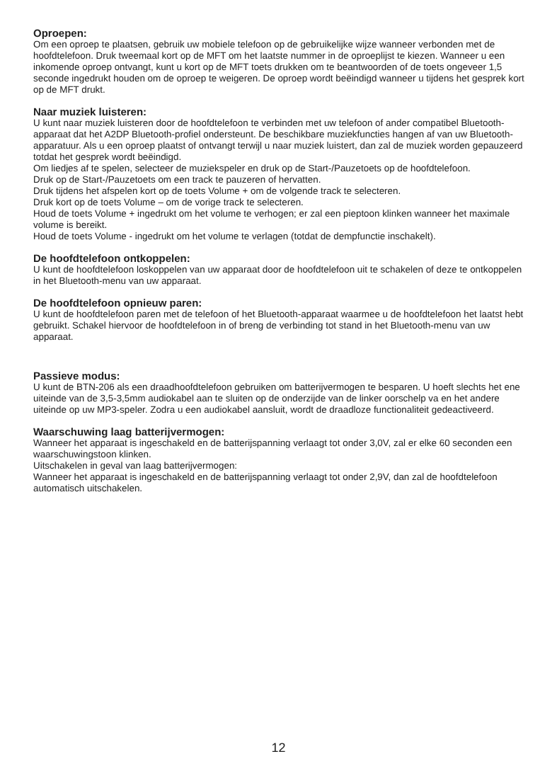Oproepen:
Om een oproep te plaatsen, gebruik uw mobiele telefoon op de gebruikelijke wijze wanneer verbonden met de hoofdtelefoon. Druk tweemaal kort op de MFT om het laatste nummer in de oproeplijst te kiezen. Wanneer u een inkomende oproep ontvangt, kunt u kort op de MFT toets drukken om te beantwoorden of de toets ongeveer 1,5 seconde ingedrukt houden om de oproep te weigeren. De oproep wordt beëindigd wanneer u tijdens het gesprek kort op de MFT drukt.
Naar muziek luisteren:
U kunt naar muziek luisteren door de hoofdtelefoon te verbinden met uw telefoon of ander compatibel Bluetooth-apparaat dat het A2DP Bluetooth-profiel ondersteunt. De beschikbare muziekfuncties hangen af van uw Bluetooth-apparatuur. Als u een oproep plaatst of ontvangt terwijl u naar muziek luistert, dan zal de muziek worden gepauzeerd totdat het gesprek wordt beëindigd.
Om liedjes af te spelen, selecteer de muziekspeler en druk op de Start-/Pauzetoets op de hoofdtelefoon.
Druk op de Start-/Pauzetoets om een track te pauzeren of hervatten.
Druk tijdens het afspelen kort op de toets Volume + om de volgende track te selecteren.
Druk kort op de toets Volume – om de vorige track te selecteren.
Houd de toets Volume + ingedrukt om het volume te verhogen; er zal een pieptoon klinken wanneer het maximale volume is bereikt.
Houd de toets Volume - ingedrukt om het volume te verlagen (totdat de dempfunctie inschakelt).
De hoofdtelefoon ontkoppelen:
U kunt de hoofdtelefoon loskoppelen van uw apparaat door de hoofdtelefoon uit te schakelen of deze te ontkoppelen in het Bluetooth-menu van uw apparaat.
De hoofdtelefoon opnieuw paren:
U kunt de hoofdtelefoon paren met de telefoon of het Bluetooth-apparaat waarmee u de hoofdtelefoon het laatst hebt gebruikt. Schakel hiervoor de hoofdtelefoon in of breng de verbinding tot stand in het Bluetooth-menu van uw apparaat.
Passieve modus:
U kunt de BTN-206 als een draadhoofdtelefoon gebruiken om batterijvermogen te besparen. U hoeft slechts het ene uiteinde van de 3,5-3,5mm audiokabel aan te sluiten op de onderzijde van de linker oorschelp va en het andere uiteinde op uw MP3-speler. Zodra u een audiokabel aansluit, wordt de draadloze functionaliteit gedeactiveerd.
Waarschuwing laag batterijvermogen:
Wanneer het apparaat is ingeschakeld en de batterijspanning verlaagt tot onder 3,0V, zal er elke 60 seconden een waarschuwingstoon klinken.
Uitschakelen in geval van laag batterijvermogen:
Wanneer het apparaat is ingeschakeld en de batterijspanning verlaagt tot onder 2,9V, dan zal de hoofdtelefoon automatisch uitschakelen.
12